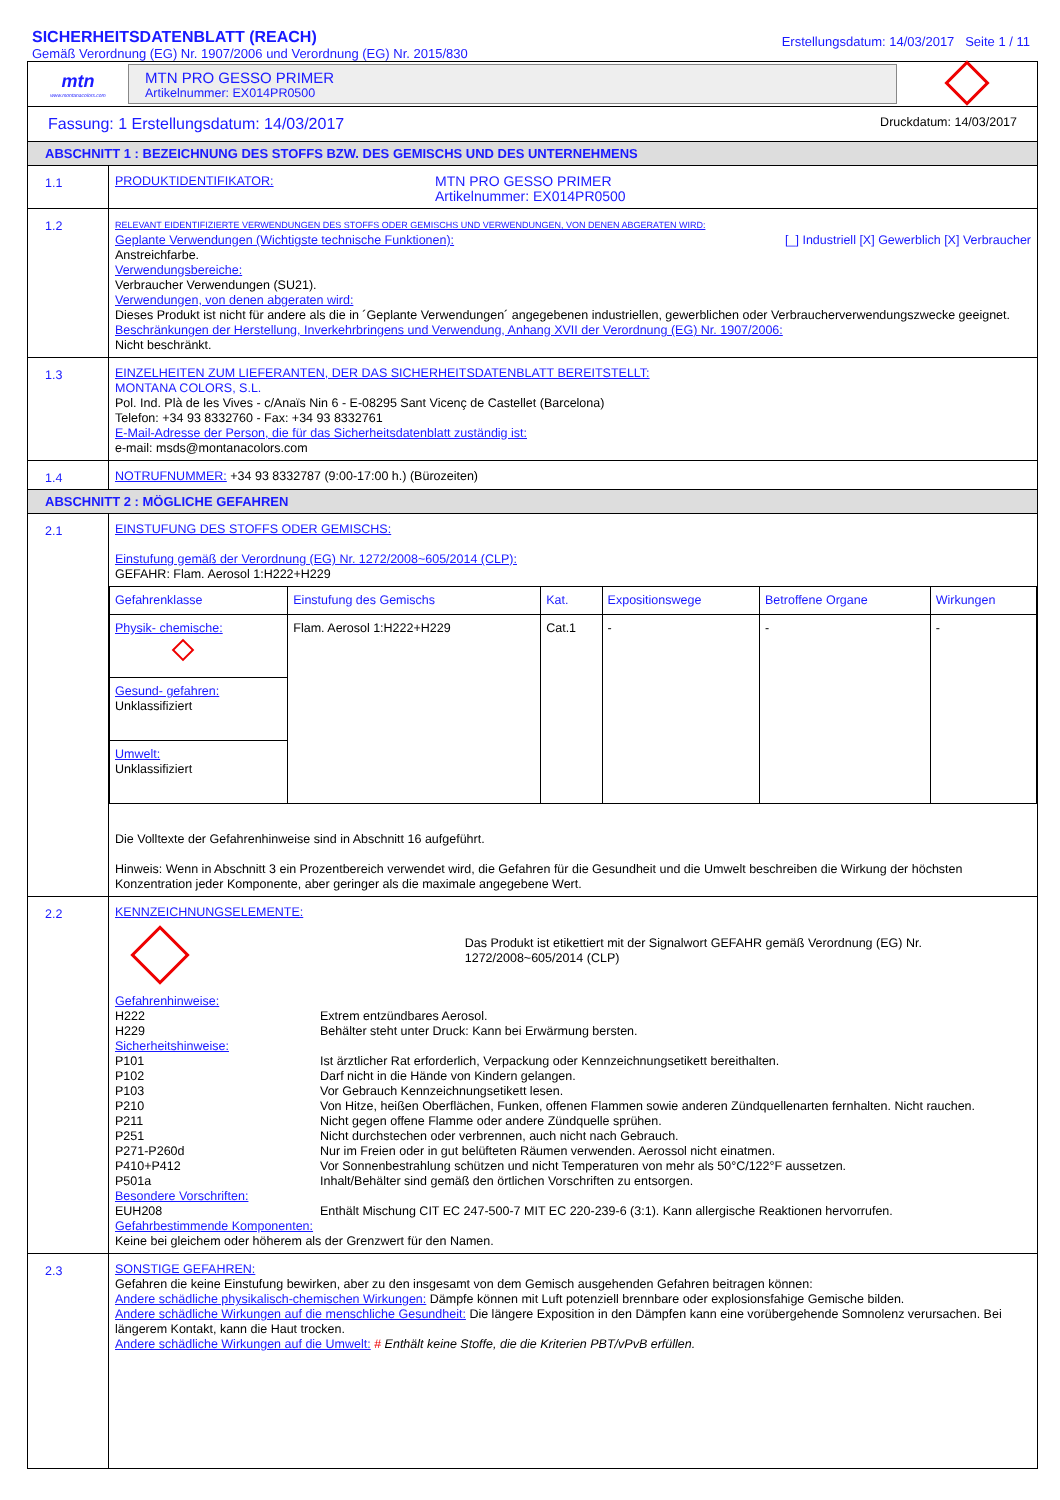SICHERHEITSDATENBLATT (REACH)
Gemäß Verordnung (EG) Nr. 1907/2006 und Verordnung (EG) Nr. 2015/830
Erstellungsdatum: 14/03/2017 Seite 1 / 11
mtn
www.montanacolors.com
MTN PRO GESSO PRIMER
Artikelnummer: EX014PR0500
Fassung: 1 Erstellungsdatum: 14/03/2017 Druckdatum: 14/03/2017
ABSCHNITT 1 : BEZEICHNUNG DES STOFFS BZW. DES GEMISCHS UND DES UNTERNEHMENS
1.1
PRODUKTIDENTIFIKATOR: MTN PRO GESSO PRIMER
Artikelnummer: EX014PR0500
1.2
RELEVANT EIDENTIFIZIERTE VERWENDUNGEN DES STOFFS ODER GEMISCHS UND VERWENDUNGEN, VON DENEN ABGERATEN WIRD:
Geplante Verwendungen (Wichtigste technische Funktionen): [_] Industriell [X] Gewerblich [X] Verbraucher
Anstreichfarbe.
Verwendungsbereiche:
Verbraucher Verwendungen (SU21).
Verwendungen, von denen abgeraten wird:
Dieses Produkt ist nicht für andere als die in ´Geplante Verwendungen´ angegebenen industriellen, gewerblichen oder Verbraucherverwendungszwecke geeignet.
Beschränkungen der Herstellung, Inverkehrbringens und Verwendung, Anhang XVII der Verordnung (EG) Nr. 1907/2006:
Nicht beschränkt.
1.3
EINZELHEITEN ZUM LIEFERANTEN, DER DAS SICHERHEITSDATENBLATT BEREITSTELLT:
MONTANA COLORS, S.L.
Pol. Ind. Plà de les Vives - c/Anaïs Nin 6 - E-08295 Sant Vicenç de Castellet (Barcelona)
Telefon: +34 93 8332760 - Fax: +34 93 8332761
E-Mail-Adresse der Person, die für das Sicherheitsdatenblatt zuständig ist:
e-mail: msds@montanacolors.com
1.4
NOTRUFNUMMER: +34 93 8332787 (9:00-17:00 h.) (Bürozeiten)
ABSCHNITT 2 : MÖGLICHE GEFAHREN
2.1
EINSTUFUNG DES STOFFS ODER GEMISCHS:
Einstufung gemäß der Verordnung (EG) Nr. 1272/2008~605/2014 (CLP):
GEFAHR: Flam. Aerosol 1:H222+H229
| Gefahrenklasse | Einstufung des Gemischs | Kat. | Expositionswege | Betroffene Organe | Wirkungen |
| --- | --- | --- | --- | --- | --- |
| Physik- chemische: | Flam. Aerosol 1:H222+H229 | Cat.1 | - | - | - |
| Gesund- gefahren: Unklassifiziert | | | | | |
| Umwelt: Unklassifiziert | | | | | |
Die Volltexte der Gefahrenhinweise sind in Abschnitt 16 aufgeführt.
Hinweis: Wenn in Abschnitt 3 ein Prozentbereich verwendet wird, die Gefahren für die Gesundheit und die Umwelt beschreiben die Wirkung der höchsten Konzentration jeder Komponente, aber geringer als die maximale angegebene Wert.
2.2
KENNZEICHNUNGSELEMENTE:
Das Produkt ist etikettiert mit der Signalwort GEFAHR gemäß Verordnung (EG) Nr. 1272/2008~605/2014 (CLP)
Gefahrenhinweise:
H222 Extrem entzündbares Aerosol. H229 Behälter steht unter Druck: Kann bei Erwärmung bersten.
Sicherheitshinweise:
P101 Ist ärztlicher Rat erforderlich, Verpackung oder Kennzeichnungsetikett bereithalten. P102 Darf nicht in die Hände von Kindern gelangen. P103 Vor Gebrauch Kennzeichnungsetikett lesen. P210 Von Hitze, heißen Oberflächen, Funken, offenen Flammen sowie anderen Zündquellenarten fernhalten. Nicht rauchen. P211 Nicht gegen offene Flamme oder andere Zündquelle sprühen. P251 Nicht durchstechen oder verbrennen, auch nicht nach Gebrauch. P271-P260d Nur im Freien oder in gut belüfteten Räumen verwenden. Aerossol nicht einatmen. P410+P412 Vor Sonnenbestrahlung schützen und nicht Temperaturen von mehr als 50°C/122°F aussetzen. P501a Inhalt/Behälter sind gemäß den örtlichen Vorschriften zu entsorgen.
Besondere Vorschriften:
EUH208 Enthält Mischung CIT EC 247-500-7 MIT EC 220-239-6 (3:1). Kann allergische Reaktionen hervorrufen.
Gefahrbestimmende Komponenten:
Keine bei gleichem oder höherem als der Grenzwert für den Namen.
2.3
SONSTIGE GEFAHREN:
Gefahren die keine Einstufung bewirken, aber zu den insgesamt von dem Gemisch ausgehenden Gefahren beitragen können:
Andere schädliche physikalisch-chemischen Wirkungen: Dämpfe können mit Luft potenziell brennbare oder explosionsfahige Gemische bilden.
Andere schädliche Wirkungen auf die menschliche Gesundheit: Die längere Exposition in den Dämpfen kann eine vorübergehende Somnolenz verursachen. Bei längerem Kontakt, kann die Haut trocken.
Andere schädliche Wirkungen auf die Umwelt: # Enthält keine Stoffe, die die Kriterien PBT/vPvB erfüllen.